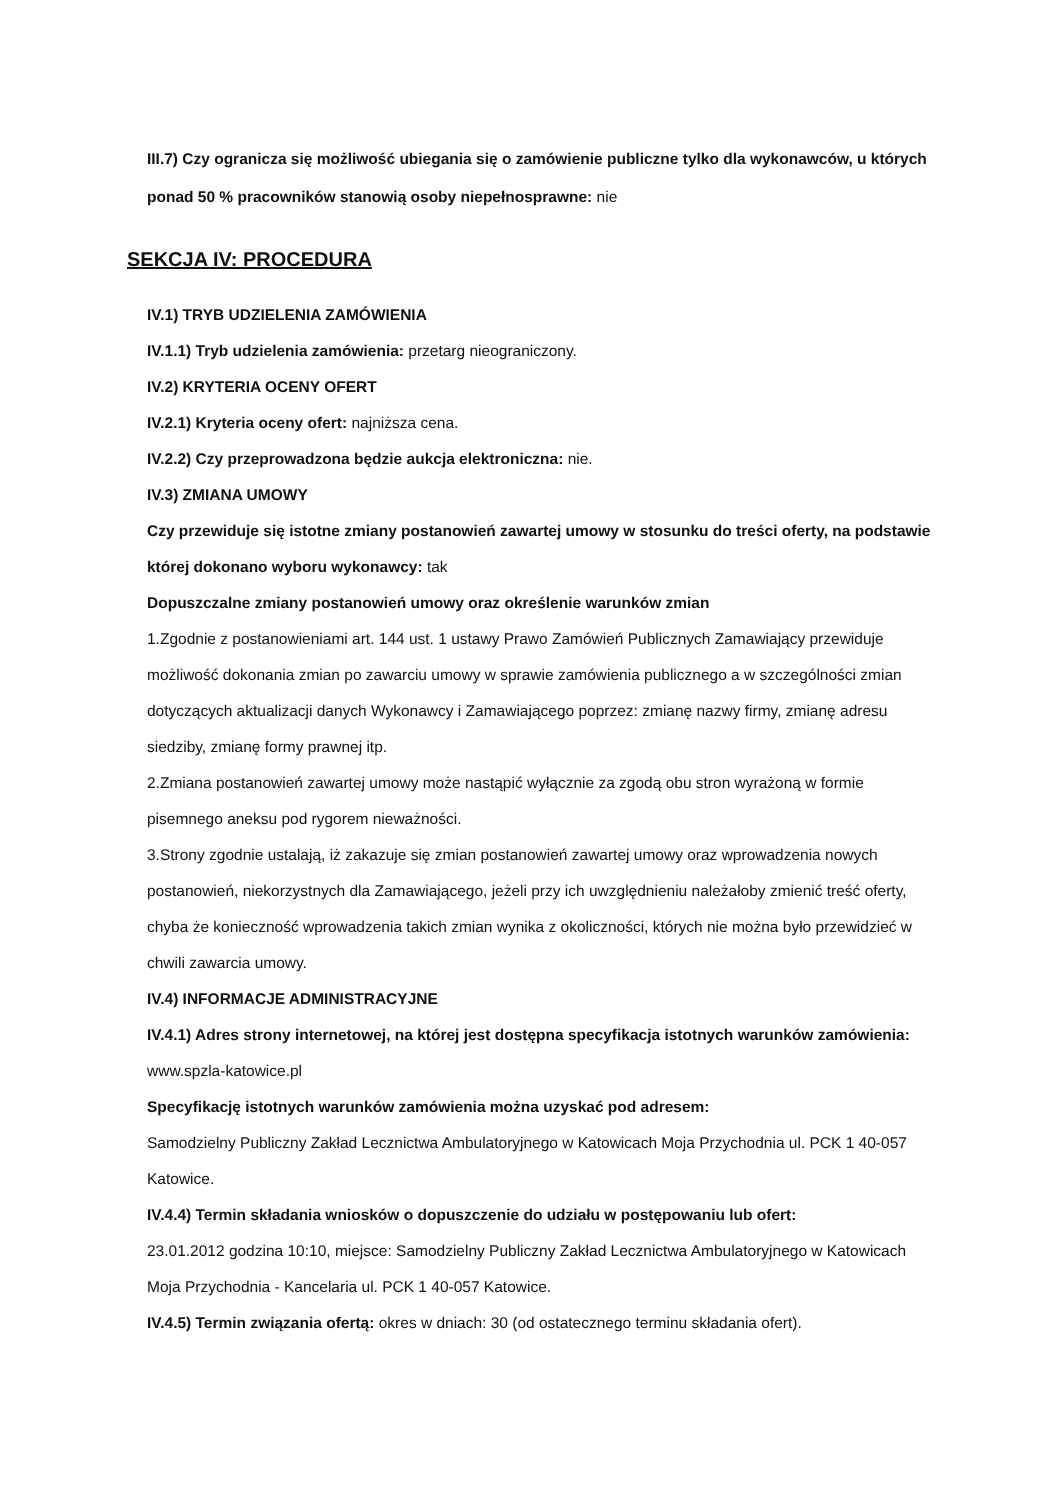III.7) Czy ogranicza się możliwość ubiegania się o zamówienie publiczne tylko dla wykonawców, u których ponad 50 % pracowników stanowią osoby niepełnosprawne: nie
SEKCJA IV: PROCEDURA
IV.1) TRYB UDZIELENIA ZAMÓWIENIA
IV.1.1) Tryb udzielenia zamówienia: przetarg nieograniczony.
IV.2) KRYTERIA OCENY OFERT
IV.2.1) Kryteria oceny ofert: najniższa cena.
IV.2.2) Czy przeprowadzona będzie aukcja elektroniczna: nie.
IV.3) ZMIANA UMOWY
Czy przewiduje się istotne zmiany postanowień zawartej umowy w stosunku do treści oferty, na podstawie której dokonano wyboru wykonawcy: tak
Dopuszczalne zmiany postanowień umowy oraz określenie warunków zmian
1.Zgodnie z postanowieniami art. 144 ust. 1 ustawy Prawo Zamówień Publicznych Zamawiający przewiduje możliwość dokonania zmian po zawarciu umowy w sprawie zamówienia publicznego a w szczególności zmian dotyczących aktualizacji danych Wykonawcy i Zamawiającego poprzez: zmianę nazwy firmy, zmianę adresu siedziby, zmianę formy prawnej itp.
2.Zmiana postanowień zawartej umowy może nastąpić wyłącznie za zgodą obu stron wyrażoną w formie pisemnego aneksu pod rygorem nieważności.
3.Strony zgodnie ustalają, iż zakazuje się zmian postanowień zawartej umowy oraz wprowadzenia nowych postanowień, niekorzystnych dla Zamawiającego, jeżeli przy ich uwzględnieniu należałoby zmienić treść oferty, chyba że konieczność wprowadzenia takich zmian wynika z okoliczności, których nie można było przewidzieć w chwili zawarcia umowy.
IV.4) INFORMACJE ADMINISTRACYJNE
IV.4.1) Adres strony internetowej, na której jest dostępna specyfikacja istotnych warunków zamówienia: www.spzla-katowice.pl
Specyfikację istotnych warunków zamówienia można uzyskać pod adresem:
Samodzielny Publiczny Zakład Lecznictwa Ambulatoryjnego w Katowicach Moja Przychodnia ul. PCK 1 40-057 Katowice.
IV.4.4) Termin składania wniosków o dopuszczenie do udziału w postępowaniu lub ofert:
23.01.2012 godzina 10:10, miejsce: Samodzielny Publiczny Zakład Lecznictwa Ambulatoryjnego w Katowicach Moja Przychodnia - Kancelaria ul. PCK 1 40-057 Katowice.
IV.4.5) Termin związania ofertą: okres w dniach: 30 (od ostatecznego terminu składania ofert).